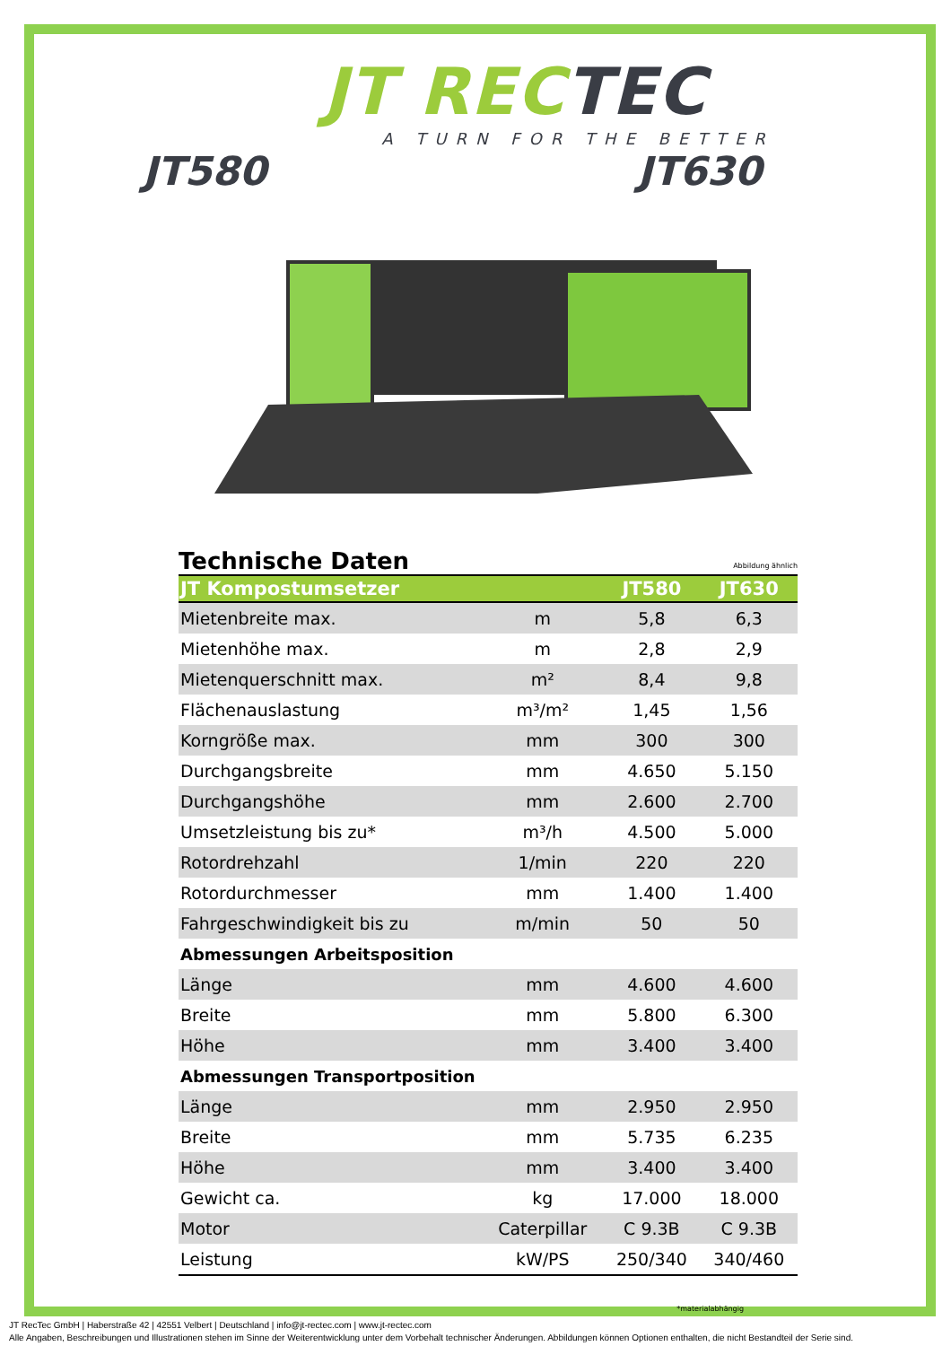JT RECTEC
A TURN FOR THE BETTER
JT580 JT630
Technische Daten
Abbildung ähnlich
| JT Kompostumsetzer | | JT580 | JT630 |
| --- | --- | --- | --- |
| Mietenbreite max. | m | 5,8 | 6,3 |
| Mietenhöhe max. | m | 2,8 | 2,9 |
| Mietenquerschnitt max. | m² | 8,4 | 9,8 |
| Flächenauslastung | m³/m² | 1,45 | 1,56 |
| Korngröße max. | mm | 300 | 300 |
| Durchgangsbreite | mm | 4.650 | 5.150 |
| Durchgangshöhe | mm | 2.600 | 2.700 |
| Umsetzleistung bis zu* | m³/h | 4.500 | 5.000 |
| Rotordrehzahl | 1/min | 220 | 220 |
| Rotordurchmesser | mm | 1.400 | 1.400 |
| Fahrgeschwindigkeit bis zu | m/min | 50 | 50 |
| Abmessungen Arbeitsposition | | | |
| Länge | mm | 4.600 | 4.600 |
| Breite | mm | 5.800 | 6.300 |
| Höhe | mm | 3.400 | 3.400 |
| Abmessungen Transportposition | | | |
| Länge | mm | 2.950 | 2.950 |
| Breite | mm | 5.735 | 6.235 |
| Höhe | mm | 3.400 | 3.400 |
| Gewicht ca. | kg | 17.000 | 18.000 |
| Motor | Caterpillar | C 9.3B | C 9.3B |
| Leistung | kW/PS | 250/340 | 340/460 |
*materialabhängig
JT RecTec GmbH | Haberstraße 42 | 42551 Velbert | Deutschland | info@jt-rectec.com | www.jt-rectec.com
Alle Angaben, Beschreibungen und Illustrationen stehen im Sinne der Weiterentwicklung unter dem Vorbehalt technischer Änderungen. Abbildungen können Optionen enthalten, die nicht Bestandteil der Serie sind.